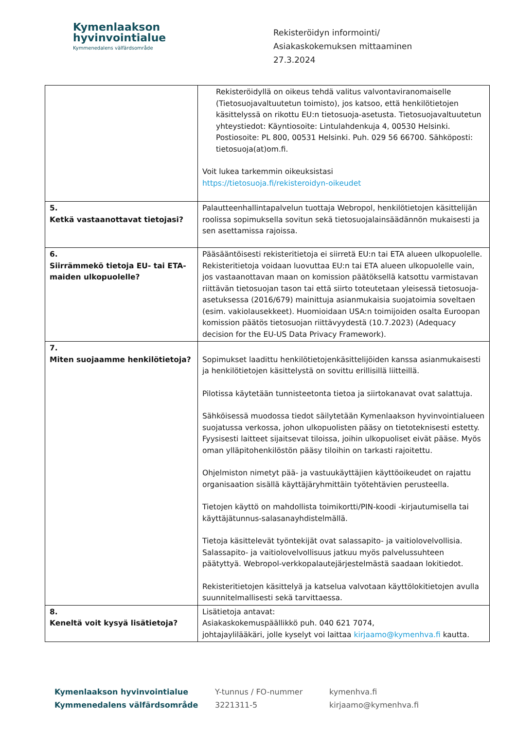Kymenlaakson
hyvinvointialue
Kymmenedalens välfärdsområde
Rekisteröidyn informointi/
Asiakaskokemuksen mittaaminen
27.3.2024
| | Rekisteröidyllä on oikeus tehdä valitus valvontaviranomaiselle (Tietosuojavaltuutetun toimisto), jos katsoo, että henkilötietojen käsittelyssä on rikottu EU:n tietosuoja-asetusta. Tietosuojavaltuutetun yhteystiedot: Käyntiosoite: Lintulahdenkuja 4, 00530 Helsinki. Postiosoite: PL 800, 00531 Helsinki. Puh. 029 56 66700. Sähköposti: tietosuoja(at)om.fi. Voit lukea tarkemmin oikeuksistasi https://tietosuoja.fi/rekisteroidyn-oikeudet |
| 5. Ketkä vastaanottavat tietojasi? | Palautteenhallintapalvelun tuottaja Webropol, henkilötietojen käsittelijän roolissa sopimuksella sovitun sekä tietosuojalainsäädännön mukaisesti ja sen asettamissa rajoissa. |
| 6. Siirrämmekö tietoja EU- tai ETA-maiden ulkopuolelle? | Pääsääntöisesti rekisteritietoja ei siirretä EU:n tai ETA alueen ulkopuolelle. Rekisteritietoja voidaan luovuttaa EU:n tai ETA alueen ulkopuolelle vain, jos vastaanottavan maan on komission päätöksellä katsottu varmistavan riittävän tietosuojan tason tai että siirto toteutetaan yleisessä tietosuoja-asetuksessa (2016/679) mainittuja asianmukaisia suojatoimia soveltaen (esim. vakiolausekkeet). Huomioidaan USA:n toimijoiden osalta Euroopan komission päätös tietosuojan riittävyydestä (10.7.2023) (Adequacy decision for the EU-US Data Privacy Framework). |
| 7. Miten suojaamme henkilötietoja? | Sopimukset laadittu henkilötietojenkäsittelijöiden kanssa asianmukaisesti ja henkilötietojen käsittelystä on sovittu erillisillä liitteillä. Pilotissa käytetään tunnisteetonta tietoa ja siirtokanavat ovat salattuja. Sähköisessä muodossa tiedot säilytetään Kymenlaakson hyvinvointialueen suojatussa verkossa, johon ulkopuolisten pääsy on tietoteknisesti estetty. Fyysisesti laitteet sijaitsevat tiloissa, joihin ulkopuoliset eivät pääse. Myös oman ylläpitohenkilöstön pääsy tiloihin on tarkasti rajoitettu. Ohjelmiston nimetyt pää- ja vastuukäyttäjien käyttöoikeudet on rajattu organisaation sisällä käyttäjäryhmittäin työtehtävien perusteella. Tietojen käyttö on mahdollista toimikortti/PIN-koodi -kirjautumisella tai käyttäjätunnus-salasanayhdistelmällä. Tietoja käsittelevät työntekijät ovat salassapito- ja vaitiolovelvollisia. Salassapito- ja vaitiolovelvollisuus jatkuu myös palvelussuhteen päätyttyä. Webropol-verkkopalautejärjestelmästä saadaan lokitiedot. Rekisteritietojen käsittelyä ja katselua valvotaan käyttölokitietojen avulla suunnitelmallisesti sekä tarvittaessa. |
| 8. Keneltä voit kysyä lisätietoja? | Lisätietoja antavat: Asiakaskokemuspäällikkö puh. 040 621 7074, johtajaylilääkäri, jolle kyselyt voi laittaa kirjaamo@kymenhva.fi kautta. |
Kymenlaakson hyvinvointialue
Kymmenedalens välfärdsområde
Y-tunnus / FO-nummer
3221311-5
kymenhva.fi
kirjaamo@kymenhva.fi